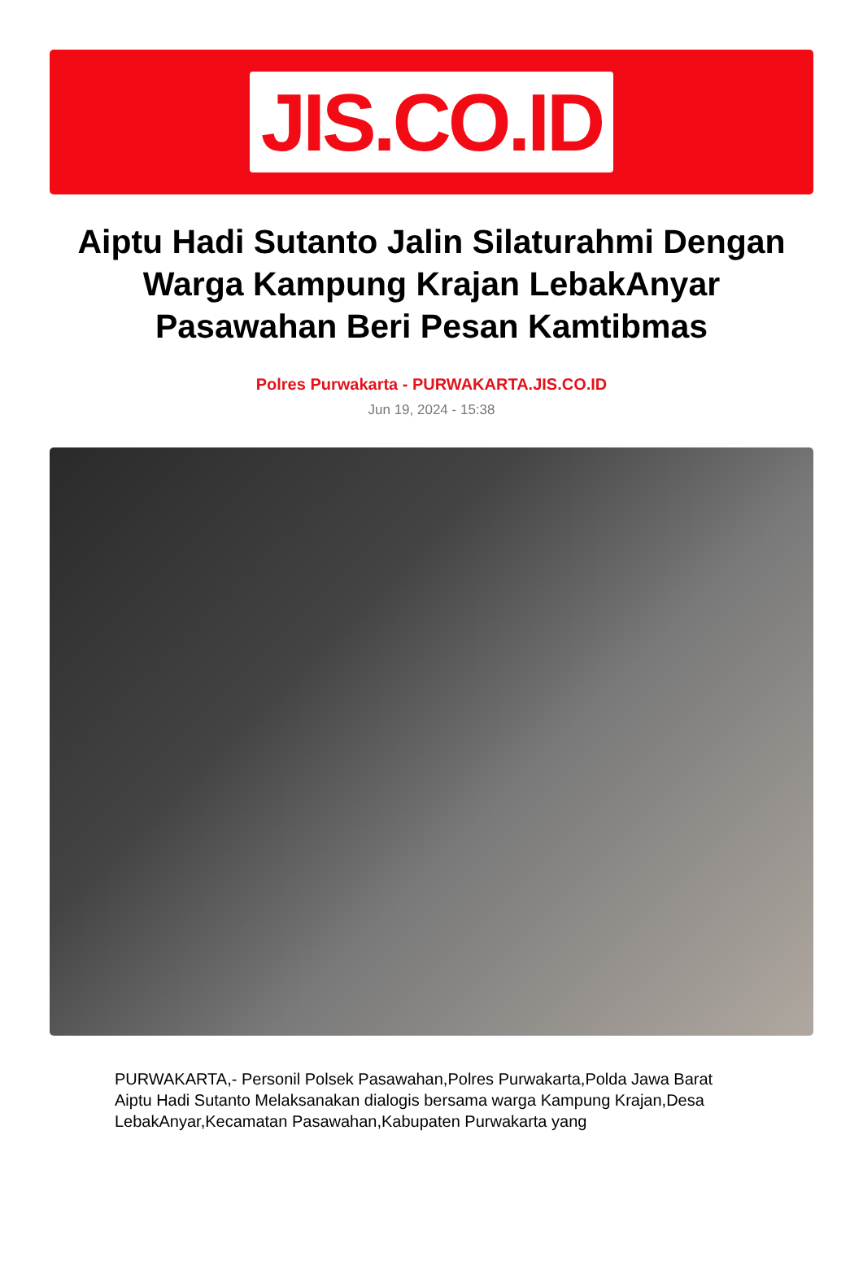JIS.CO.ID
Aiptu Hadi Sutanto Jalin Silaturahmi Dengan Warga Kampung Krajan LebakAnyar Pasawahan Beri Pesan Kamtibmas
Polres Purwakarta - PURWAKARTA.JIS.CO.ID
Jun 19, 2024 - 15:38
PURWAKARTA,- Personil Polsek Pasawahan,Polres Purwakarta,Polda Jawa Barat Aiptu Hadi Sutanto Melaksanakan dialogis bersama warga Kampung Krajan,Desa LebakAnyar,Kecamatan Pasawahan,Kabupaten Purwakarta yang